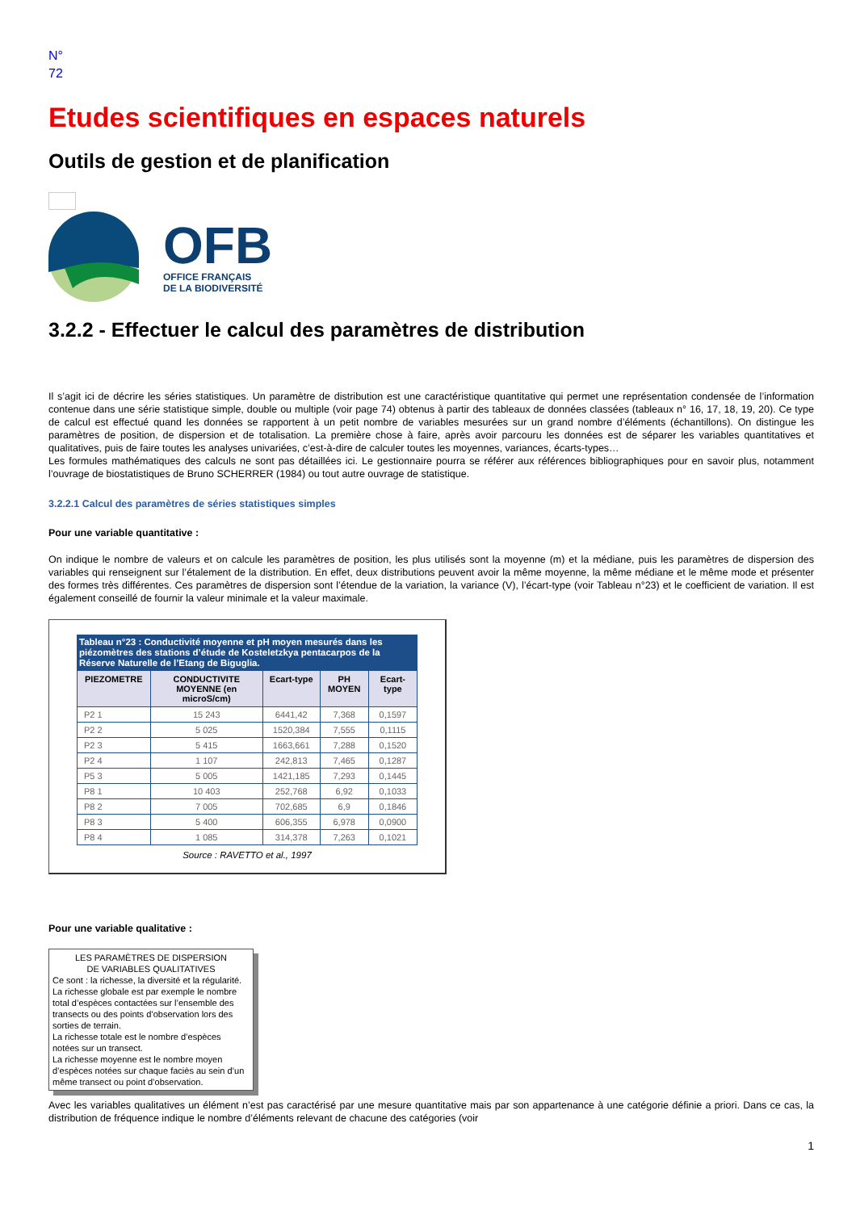N°
72
Etudes scientifiques en espaces naturels
Outils de gestion et de planification
OFB
OFFICE FRANÇAIS
DE LA BIODIVERSITÉ
3.2.2 - Effectuer le calcul des paramètres de distribution
Il s’agit ici de décrire les séries statistiques. Un paramètre de distribution est une caractéristique quantitative qui permet une représentation condensée de l’information contenue dans une série statistique simple, double ou multiple (voir page 74) obtenus à partir des tableaux de données classées (tableaux n° 16, 17, 18, 19, 20). Ce type de calcul est effectué quand les données se rapportent à un petit nombre de variables mesurées sur un grand nombre d’éléments (échantillons). On distingue les paramètres de position, de dispersion et de totalisation. La première chose à faire, après avoir parcouru les données est de séparer les variables quantitatives et qualitatives, puis de faire toutes les analyses univariées, c’est-à-dire de calculer toutes les moyennes, variances, écarts-types…
Les formules mathématiques des calculs ne sont pas détaillées ici. Le gestionnaire pourra se référer aux références bibliographiques pour en savoir plus, notamment l’ouvrage de biostatistiques de Bruno SCHERRER (1984) ou tout autre ouvrage de statistique.
3.2.2.1 Calcul des paramètres de séries statistiques simples
Pour une variable quantitative :
On indique le nombre de valeurs et on calcule les paramètres de position, les plus utilisés sont la moyenne (m) et la médiane, puis les paramètres de dispersion des variables qui renseignent sur l’étalement de la distribution. En effet, deux distributions peuvent avoir la même moyenne, la même médiane et le même mode et présenter des formes très différentes. Ces paramètres de dispersion sont l’étendue de la variation, la variance (V), l’écart-type (voir Tableau n°23) et le coefficient de variation. Il est également conseillé de fournir la valeur minimale et la valeur maximale.
| Tableau n°23 : Conductivité moyenne et pH moyen mesurés dans les piézomètres des stations d’étude de Kosteletzkya pentacarpos de la Réserve Naturelle de l’Etang de Biguglia. | | | | |
| PIEZOMETRE | CONDUCTIVITE MOYENNE (en microS/cm) | Ecart-type | PH MOYEN | Ecart-type |
| P2 1 | 15 243 | 6441,42 | 7,368 | 0,1597 |
| P2 2 | 5 025 | 1520,384 | 7,555 | 0,1115 |
| P2 3 | 5 415 | 1663,661 | 7,288 | 0,1520 |
| P2 4 | 1 107 | 242,813 | 7,465 | 0,1287 |
| P5 3 | 5 005 | 1421,185 | 7,293 | 0,1445 |
| P8 1 | 10 403 | 252,768 | 6,92 | 0,1033 |
| P8 2 | 7 005 | 702,685 | 6,9 | 0,1846 |
| P8 3 | 5 400 | 606,355 | 6,978 | 0,0900 |
| P8 4 | 1 085 | 314,378 | 7,263 | 0,1021 |
Source : RAVETTO et al., 1997
Pour une variable qualitative :
LES PARAMÈTRES DE DISPERSION
DE VARIABLES QUALITATIVES
Ce sont : la richesse, la diversité et la régularité.
La richesse globale est par exemple le nombre total d’espèces contactées sur l’ensemble des transects ou des points d’observation lors des sorties de terrain.
La richesse totale est le nombre d’espèces notées sur un transect.
La richesse moyenne est le nombre moyen d’espèces notées sur chaque faciès au sein d’un même transect ou point d’observation.
Avec les variables qualitatives un élément n’est pas caractérisé par une mesure quantitative mais par son appartenance à une catégorie définie a priori. Dans ce cas, la distribution de fréquence indique le nombre d’éléments relevant de chacune des catégories (voir
1